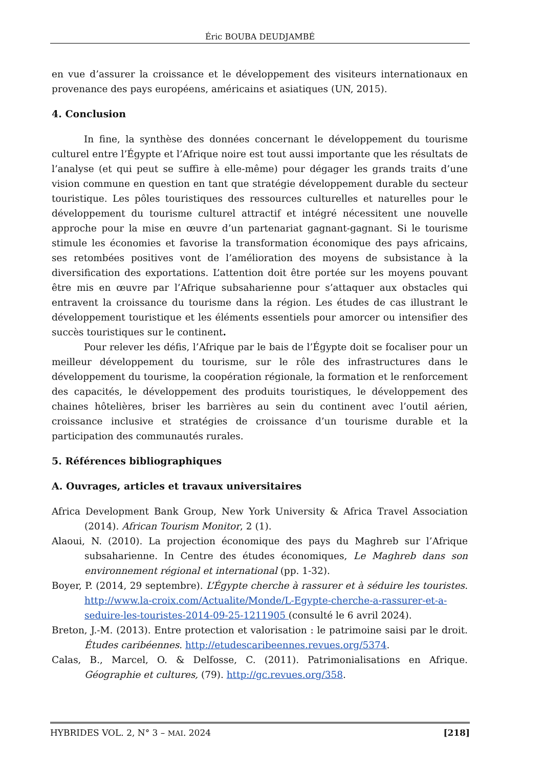Éric BOUBA DEUDJAMBÉ
en vue d’assurer la croissance et le développement des visiteurs internationaux en provenance des pays européens, américains et asiatiques (UN, 2015).
4. Conclusion
In fine, la synthèse des données concernant le développement du tourisme culturel entre l’Égypte et l’Afrique noire est tout aussi importante que les résultats de l’analyse (et qui peut se suffire à elle-même) pour dégager les grands traits d’une vision commune en question en tant que stratégie développement durable du secteur touristique. Les pôles touristiques des ressources culturelles et naturelles pour le développement du tourisme culturel attractif et intégré nécessitent une nouvelle approche pour la mise en œuvre d’un partenariat gagnant-gagnant. Si le tourisme stimule les économies et favorise la transformation économique des pays africains, ses retombées positives vont de l’amélioration des moyens de subsistance à la diversification des exportations. L’attention doit être portée sur les moyens pouvant être mis en œuvre par l’Afrique subsaharienne pour s’attaquer aux obstacles qui entravent la croissance du tourisme dans la région. Les études de cas illustrant le développement touristique et les éléments essentiels pour amorcer ou intensifier des succès touristiques sur le continent.
Pour relever les défis, l’Afrique par le bais de l’Égypte doit se focaliser pour un meilleur développement du tourisme, sur le rôle des infrastructures dans le développement du tourisme, la coopération régionale, la formation et le renforcement des capacités, le développement des produits touristiques, le développement des chaines hôtelières, briser les barrières au sein du continent avec l’outil aérien, croissance inclusive et stratégies de croissance d’un tourisme durable et la participation des communautés rurales.
5. Références bibliographiques
A. Ouvrages, articles et travaux universitaires
Africa Development Bank Group, New York University & Africa Travel Association (2014). African Tourism Monitor, 2 (1).
Alaoui, N. (2010). La projection économique des pays du Maghreb sur l’Afrique subsaharienne. In Centre des études économiques, Le Maghreb dans son environnement régional et international (pp. 1-32).
Boyer, P. (2014, 29 septembre). L’Égypte cherche à rassurer et à séduire les touristes. http://www.la-croix.com/Actualite/Monde/L-Egypte-cherche-a-rassurer-et-a-seduire-les-touristes-2014-09-25-1211905 (consulté le 6 avril 2024).
Breton, J.-M. (2013). Entre protection et valorisation : le patrimoine saisi par le droit. Études caribéennes. http://etudescaribeennes.revues.org/5374.
Calas, B., Marcel, O. & Delfosse, C. (2011). Patrimonialisations en Afrique. Géographie et cultures, (79). http://gc.revues.org/358.
HYBRIDES VOL. 2, N° 3 – MAI. 2024 [218]